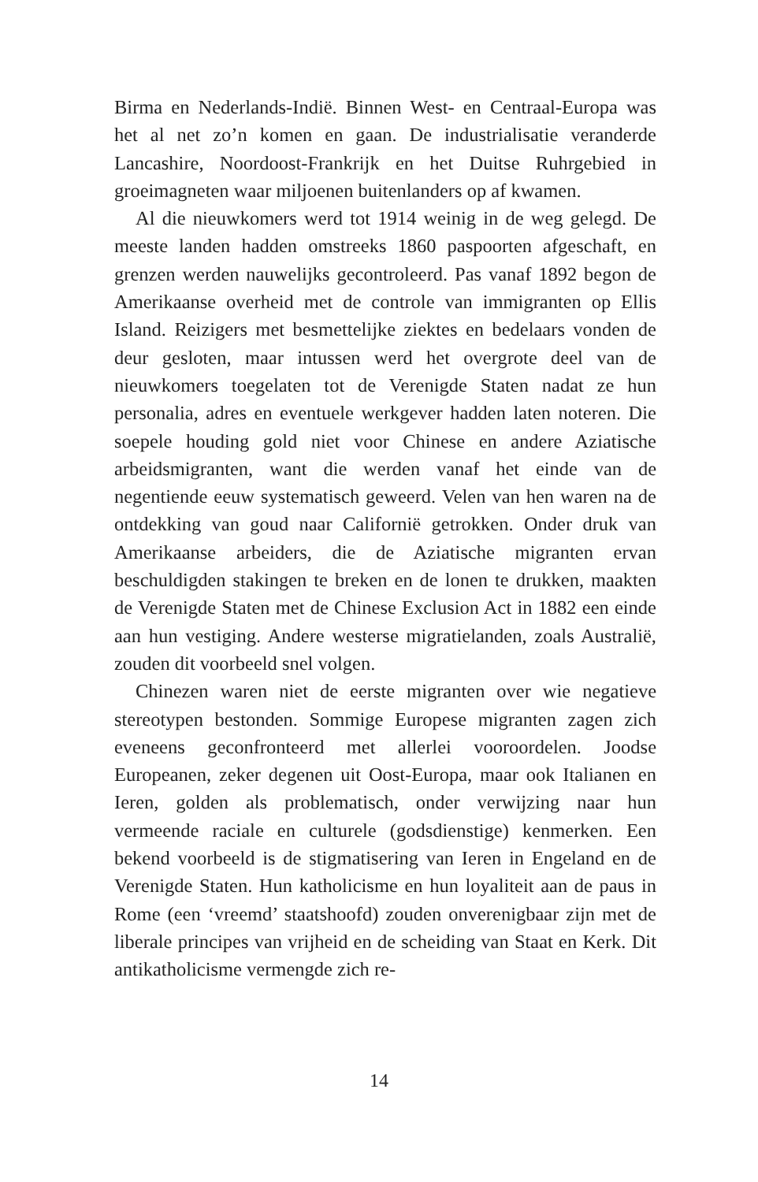Birma en Nederlands-Indië. Binnen West- en Centraal-Europa was het al net zo’n komen en gaan. De industrialisatie veranderde Lancashire, Noordoost-Frankrijk en het Duitse Ruhrgebied in groeimagneten waar miljoenen buitenlanders op af kwamen.
Al die nieuwkomers werd tot 1914 weinig in de weg gelegd. De meeste landen hadden omstreeks 1860 paspoorten afgeschaft, en grenzen werden nauwelijks gecontroleerd. Pas vanaf 1892 begon de Amerikaanse overheid met de controle van immigranten op Ellis Island. Reizigers met besmettelijke ziektes en bedelaars vonden de deur gesloten, maar intussen werd het overgrote deel van de nieuwkomers toegelaten tot de Verenigde Staten nadat ze hun personalia, adres en eventuele werkgever hadden laten noteren. Die soepele houding gold niet voor Chinese en andere Aziatische arbeidsmigranten, want die werden vanaf het einde van de negentiende eeuw systematisch geweerd. Velen van hen waren na de ontdekking van goud naar Californië getrokken. Onder druk van Amerikaanse arbeiders, die de Aziatische migranten ervan beschuldigden stakingen te breken en de lonen te drukken, maakten de Verenigde Staten met de Chinese Exclusion Act in 1882 een einde aan hun vestiging. Andere westerse migratielanden, zoals Australië, zouden dit voorbeeld snel volgen.
Chinezen waren niet de eerste migranten over wie negatieve stereotypen bestonden. Sommige Europese migranten zagen zich eveneens geconfronteerd met allerlei vooroordelen. Joodse Europeanen, zeker degenen uit Oost-Europa, maar ook Italianen en Ieren, golden als problematisch, onder verwijzing naar hun vermeende raciale en culturele (godsdienstige) kenmerken. Een bekend voorbeeld is de stigmatisering van Ieren in Engeland en de Verenigde Staten. Hun katholicisme en hun loyaliteit aan de paus in Rome (een ‘vreemd’ staatshoofd) zouden onverenigbaar zijn met de liberale principes van vrijheid en de scheiding van Staat en Kerk. Dit antikatholicisme vermengde zich re-
14